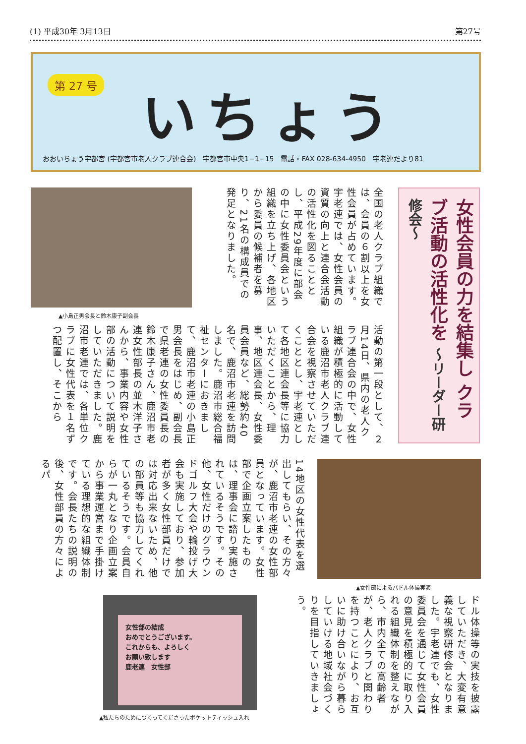(1) 平成30年 3月13日 第27号
第 27 号 いちょう
おおいちょう宇都宮 (宇都宮市老人クラブ連合会)　宇都宮市中央1−1−15　電話・FAX 028-634-4950　宇老連だより81
女性会員の力を結集し クラブ活動の活性化を 〜リーダー研修会〜
▲小島正男会長と鈴木康子副会長
全国の老人クラブ組織では、会員の６割以上を女性会員が占めています。宇老連では、女性会員の資質の向上と連合会活動の活性化を図ることとし、平成29年度に部会の中に女性委員会という組織を立ち上げ、各地区から委員の候補者を募り、21名の構成員での発足となりました。
活動の第一段として、２月14日、県内の老人クラブ連合会の中で、女性組織が積極的に活動している鹿沼市老人クラブ連合会を視察させていただくこととし、宇老連として各地区連会長等に協力いただくことから、理事、地区連会長、女性委員会員など、総勢約40名で、鹿沼市老連を訪問しました。鹿沼市総合福祉センターにおきまして、鹿沼市老連の小島正男会長をはじめ、副会長で県老連の女性委員長の鈴木康子さん、鹿沼市老連女性部長の並木洋子さんから、事業内容や女性部の活動について説明をしていただきました。鹿沼市老連では、各単位クラブに女性代表を１名ずつ配置し、そこから
14地区の女性代表を選出してもらい、その方々が、鹿沼市老連の女性部員となっています。女性部で企画立案したものは、理事会に諮り実施されているそうです。その他、女性だけのグラウンドゴルフ大会や輪投げ大会も実施しており、参加者が多く女性部員だけでは対応出来ないため、他の部員等も協力してくれているそうです。会員自らが一丸となり企画立案から事業運営まで手掛けている理想的な組織体制です。会長たちの説明の後、女性部員の方々によるパ
▲女性部によるパドル体操実演
女性部の結成
おめでとうございます。
これからも、よろしく
お願い致します
鹿老連　女性部
▲私たちのためにつくってくださったポケットティッシュ入れ
ドル体操等の実技を披露していただき、大変有意義な視察研修会となりました。宇老連でも、女性委員会を通じて女性会員の意見を積極的に取り入れる組織体制を整えながら、市内全ての高齢者が、老人クラブと関わりを持つことにより、お互いに助け合いながら暮らしていける地域社会づくりを目指していきましょう。